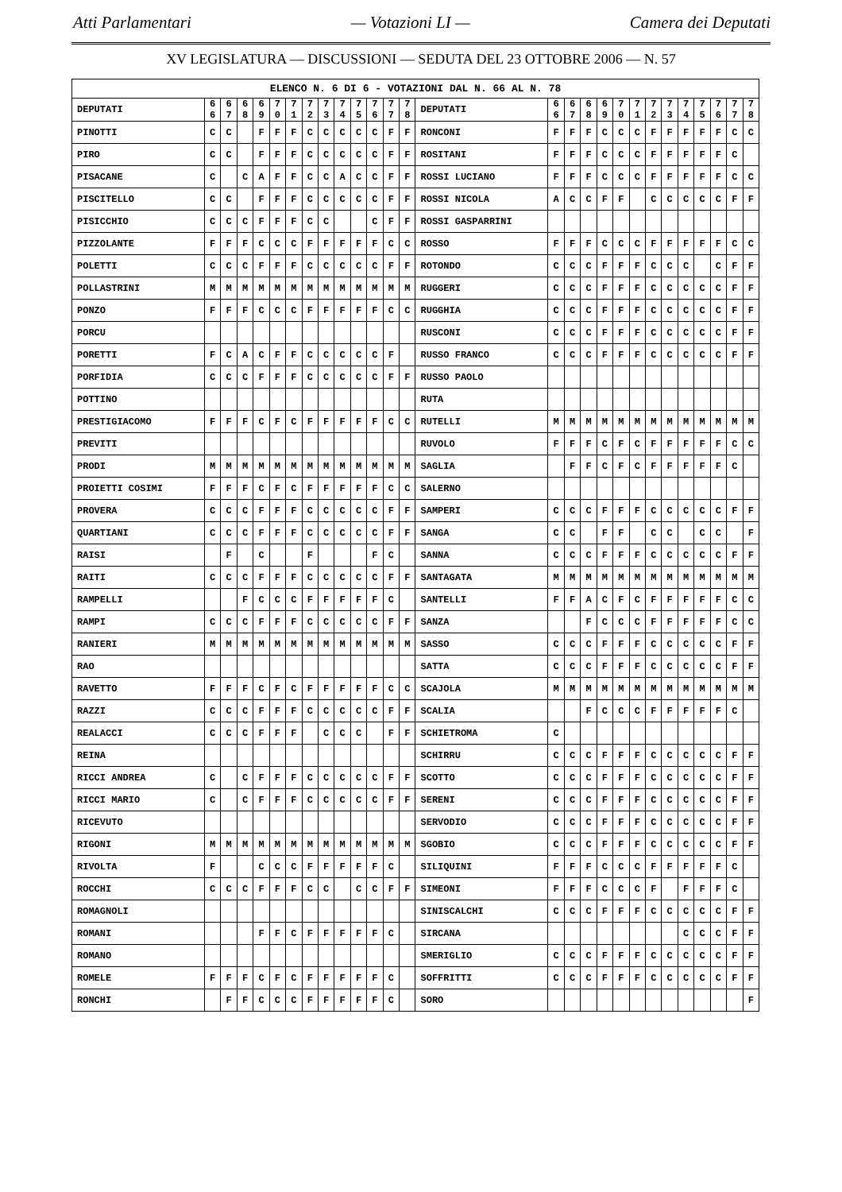Atti Parlamentari — Votazioni LI — Camera dei Deputati
XV LEGISLATURA — DISCUSSIONI — SEDUTA DEL 23 OTTOBRE 2006 — N. 57
| ELENCO N. 6 DI 6 - VOTAZIONI DAL N. 66 AL N. 78 | | | | | | | | | | | | | | | | | | | | | | | | | | | |
| --- | --- | --- | --- | --- | --- | --- | --- | --- | --- | --- | --- | --- | --- | --- | --- | --- | --- | --- | --- | --- | --- | --- | --- | --- | --- | --- | --- |
| DEPUTATI | 6 6 | 6 7 | 6 8 | 6 9 | 7 0 | 7 1 | 7 2 | 7 3 | 7 4 | 7 5 | 7 6 | 7 7 | 7 8 | DEPUTATI | 6 6 | 6 7 | 6 8 | 6 9 | 7 0 | 7 1 | 7 2 | 7 3 | 7 4 | 7 5 | 7 6 | 7 7 | 7 8 |
| PINOTTI | C | C | | F | F | F | C | C | C | C | C | F | F | RONCONI | F | F | F | C | C | C | F | F | F | F | F | C | C |
| PIRO | C | C | | F | F | F | C | C | C | C | C | F | F | ROSITANI | F | F | F | C | C | C | F | F | F | F | F | C | |
| PISACANE | C | | C | A | F | F | C | C | A | C | C | F | F | ROSSI LUCIANO | F | F | F | C | C | C | F | F | F | F | F | C | C |
| PISCITELLO | C | C | | F | F | F | C | C | C | C | C | F | F | ROSSI NICOLA | A | C | C | F | F | | C | C | C | C | C | F | F |
| PISICCHIO | C | C | C | F | F | F | C | C | | | C | F | F | ROSSI GASPARRINI | | | | | | | | | | | | | |
| PIZZOLANTE | F | F | F | C | C | C | F | F | F | F | F | C | C | ROSSO | F | F | F | C | C | C | F | F | F | F | F | C | C |
| POLETTI | C | C | C | F | F | F | C | C | C | C | C | F | F | ROTONDO | C | C | C | F | F | F | C | C | C | | C | F | F |
| POLLASTRINI | M | M | M | M | M | M | M | M | M | M | M | M | M | RUGGERI | C | C | C | F | F | F | C | C | C | C | C | F | F |
| PONZO | F | F | F | C | C | C | F | F | F | F | F | C | C | RUGGHIA | C | C | C | F | F | F | C | C | C | C | C | F | F |
| PORCU | | | | | | | | | | | | | | RUSCONI | C | C | C | F | F | F | C | C | C | C | C | F | F |
| PORETTI | F | C | A | C | F | F | C | C | C | C | C | F | | RUSSO FRANCO | C | C | C | F | F | F | C | C | C | C | C | F | F |
| PORFIDIA | C | C | C | F | F | F | C | C | C | C | C | F | F | RUSSO PAOLO | | | | | | | | | | | | | |
| POTTINO | | | | | | | | | | | | | | RUTA | | | | | | | | | | | | | |
| PRESTIGIACOMO | F | F | F | C | F | C | F | F | F | F | F | C | C | RUTELLI | M | M | M | M | M | M | M | M | M | M | M | M | M |
| PREVITI | | | | | | | | | | | | | | RUVOLO | F | F | F | C | F | C | F | F | F | F | F | C | C |
| PRODI | M | M | M | M | M | M | M | M | M | M | M | M | M | SAGLIA | | F | F | C | F | C | F | F | F | F | F | C | |
| PROIETTI COSIMI | F | F | F | C | F | C | F | F | F | F | F | C | C | SALERNO | | | | | | | | | | | | | |
| PROVERA | C | C | C | F | F | F | C | C | C | C | C | F | F | SAMPERI | C | C | C | F | F | F | C | C | C | C | C | F | F |
| QUARTIANI | C | C | C | F | F | F | C | C | C | C | C | F | F | SANGA | C | C | | F | F | | C | C | | C | C | | F |
| RAISI | | F | | C | | | F | | | | F | C | | SANNA | C | C | C | F | F | F | C | C | C | C | C | F | F |
| RAITI | C | C | C | F | F | F | C | C | C | C | C | F | F | SANTAGATA | M | M | M | M | M | M | M | M | M | M | M | M | M |
| RAMPELLI | | | F | C | C | C | F | F | F | F | F | C | | SANTELLI | F | F | A | C | F | C | F | F | F | F | F | C | C |
| RAMPI | C | C | C | F | F | F | C | C | C | C | C | F | F | SANZA | | | F | C | C | C | F | F | F | F | F | C | C |
| RANIERI | M | M | M | M | M | M | M | M | M | M | M | M | M | SASSO | C | C | C | F | F | F | C | C | C | C | C | F | F |
| RAO | | | | | | | | | | | | | | SATTA | C | C | C | F | F | F | C | C | C | C | C | F | F |
| RAVETTO | F | F | F | C | F | C | F | F | F | F | F | C | C | SCAJOLA | M | M | M | M | M | M | M | M | M | M | M | M | M |
| RAZZI | C | C | C | F | F | F | C | C | C | C | C | F | F | SCALIA | | | F | C | C | C | F | F | F | F | F | C | |
| REALACCI | C | C | C | F | F | F | | C | C | C | | F | F | SCHIETROMA | C | | | | | | | | | | | | |
| REINA | | | | | | | | | | | | | | SCHIRRU | C | C | C | F | F | F | C | C | C | C | C | F | F |
| RICCI ANDREA | C | | C | F | F | F | C | C | C | C | C | F | F | SCOTTO | C | C | C | F | F | F | C | C | C | C | C | F | F |
| RICCI MARIO | C | | C | F | F | F | C | C | C | C | C | F | F | SERENI | C | C | C | F | F | F | C | C | C | C | C | F | F |
| RICEVUTO | | | | | | | | | | | | | | SERVODIO | C | C | C | F | F | F | C | C | C | C | C | F | F |
| RIGONI | M | M | M | M | M | M | M | M | M | M | M | M | M | SGOBIO | C | C | C | F | F | F | C | C | C | C | C | F | F |
| RIVOLTA | F | | | C | C | C | F | F | F | F | F | C | | SILIQUINI | F | F | F | C | C | C | F | F | F | F | F | C | |
| ROCCHI | C | C | C | F | F | F | C | C | | C | C | F | F | SIMEONI | F | F | F | C | C | C | F | | F | F | F | C | |
| ROMAGNOLI | | | | | | | | | | | | | | SINISCALCHI | C | C | C | F | F | F | C | C | C | C | C | F | F |
| ROMANI | | | | F | F | C | F | F | F | F | F | C | | SIRCANA | | | | | | | | | C | C | C | F | F |
| ROMANO | | | | | | | | | | | | | | SMERIGLIO | C | C | C | F | F | F | C | C | C | C | C | F | F |
| ROMELE | F | F | F | C | F | C | F | F | F | F | F | C | | SOFFRITTI | C | C | C | F | F | F | C | C | C | C | C | F | F |
| RONCHI | | F | F | C | C | C | F | F | F | F | F | C | | SORO | | | | | | | | | | | | | F |